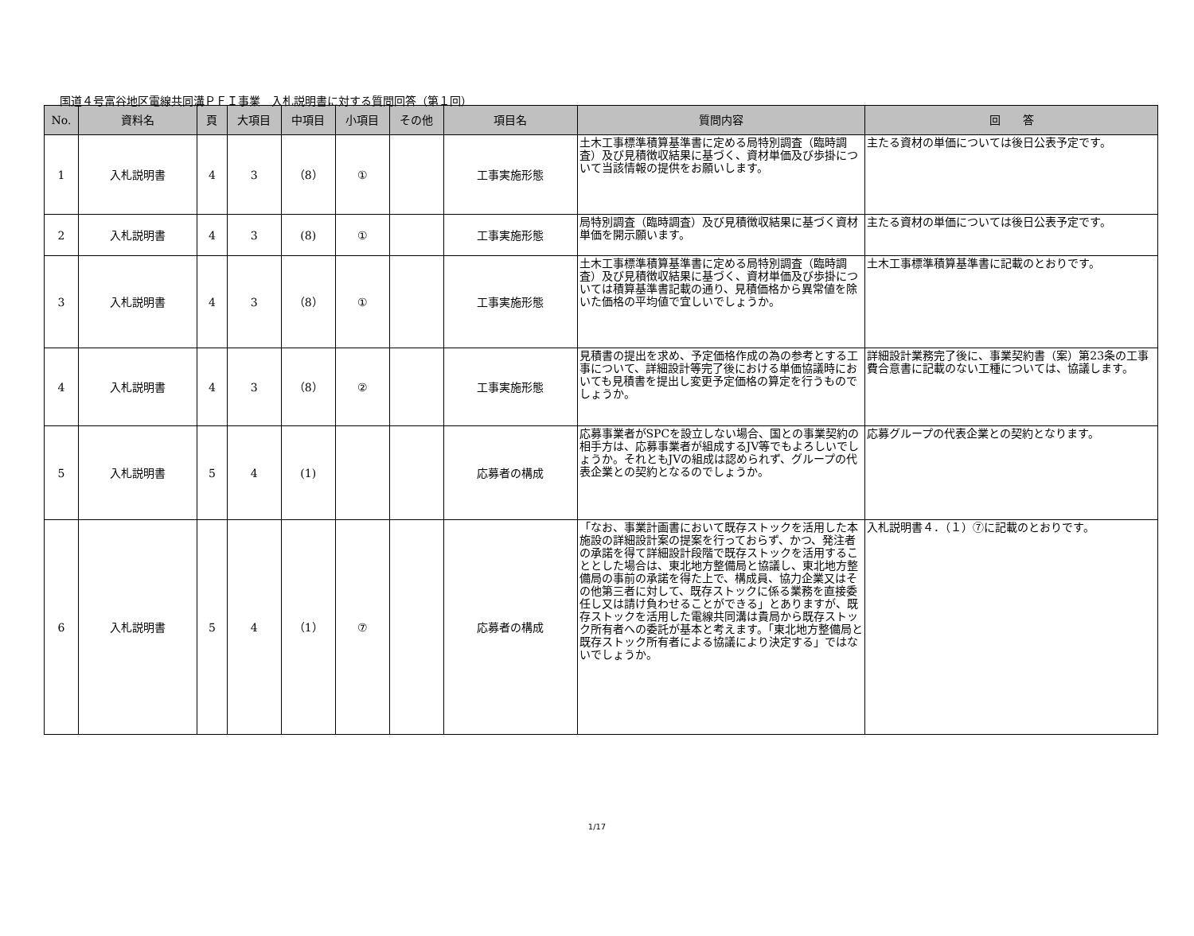国道４号富谷地区電線共同溝ＰＦＩ事業　入札説明書に対する質問回答（第１回）
| No. | 資料名 | 頁 | 大項目 | 中項目 | 小項目 | その他 | 項目名 | 質問内容 | 回 答 |
| --- | --- | --- | --- | --- | --- | --- | --- | --- | --- |
| 1 | 入札説明書 | 4 | 3 | （8） | ① | | 工事実施形態 | 土木工事標準積算基準書に定める局特別調査（臨時調査）及び見積徴収結果に基づく、資材単価及び歩掛について当該情報の提供をお願いします。 | 主たる資材の単価については後日公表予定です。 |
| 2 | 入札説明書 | 4 | 3 | (8) | ① | | 工事実施形態 | 局特別調査（臨時調査）及び見積徴収結果に基づく資材単価を開示願います。 | 主たる資材の単価については後日公表予定です。 |
| 3 | 入札説明書 | 4 | 3 | （8） | ① | | 工事実施形態 | 土木工事標準積算基準書に定める局特別調査（臨時調査）及び見積徴収結果に基づく、資材単価及び歩掛については積算基準書記載の通り、見積価格から異常値を除いた価格の平均値で宜しいでしょうか。 | 土木工事標準積算基準書に記載のとおりです。 |
| 4 | 入札説明書 | 4 | 3 | （8） | ② | | 工事実施形態 | 見積書の提出を求め、予定価格作成の為の参考とする工事について、詳細設計等完了後における単価協議時においても見積書を提出し変更予定価格の算定を行うものでしょうか。 | 詳細設計業務完了後に、事業契約書（案）第23条の工事費合意書に記載のない工種については、協議します。 |
| 5 | 入札説明書 | 5 | 4 | (1) | | | 応募者の構成 | 応募事業者がSPCを設立しない場合、国との事業契約の相手方は、応募事業者が組成するJV等でもよろしいでしょうか。それともJVの組成は認められず、グループの代表企業との契約となるのでしょうか。 | 応募グループの代表企業との契約となります。 |
| 6 | 入札説明書 | 5 | 4 | （1） | ⑦ | | 応募者の構成 | 「なお、事業計画書において既存ストックを活用した本施設の詳細設計案の提案を行っておらず、かつ、発注者の承諾を得て詳細設計段階で既存ストックを活用することとした場合は、東北地方整備局と協議し、東北地方整備局の事前の承諾を得た上で、構成員、協力企業又はその他第三者に対して、既存ストックに係る業務を直接委任し又は請け負わせることができる」とありますが、既存ストックを活用した電線共同溝は貴局から既存ストック所有者への委託が基本と考えます。「東北地方整備局と既存ストック所有者による協議により決定する」ではないでしょうか。 | 入札説明書４．（１）⑦に記載のとおりです。 |
1/17